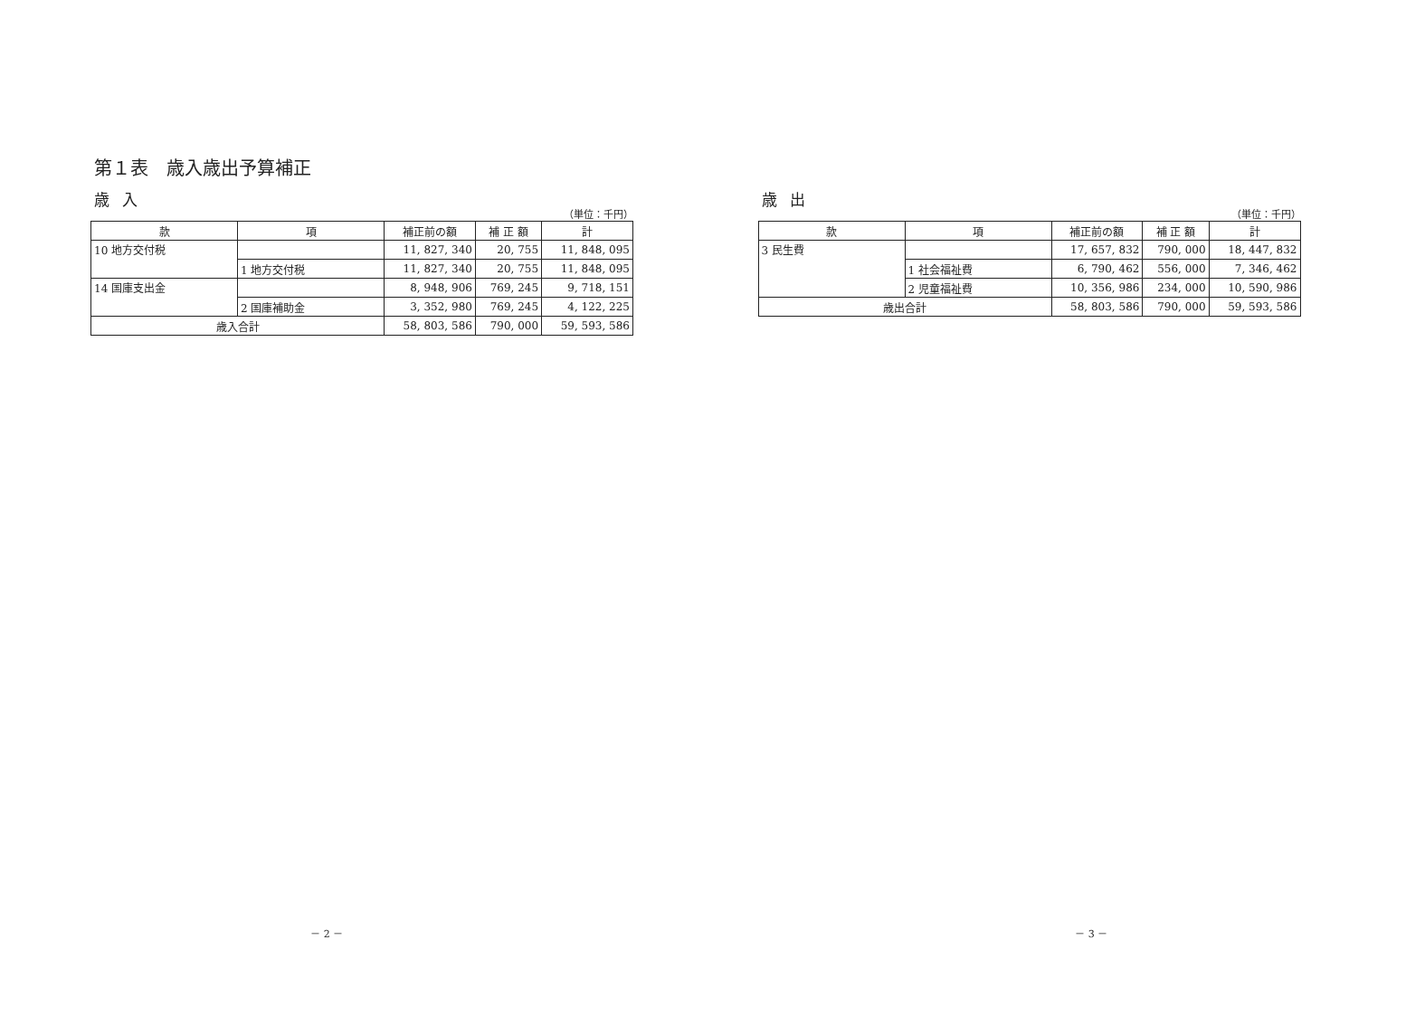第１表　歳入歳出予算補正
歳入
（単位：千円）
| 款 | 項 | 補正前の額 | 補 正 額 | 計 |
| --- | --- | --- | --- | --- |
| 10 地方交付税 | | 11, 827, 340 | 20, 755 | 11, 848, 095 |
| | 1 地方交付税 | 11, 827, 340 | 20, 755 | 11, 848, 095 |
| 14 国庫支出金 | | 8, 948, 906 | 769, 245 | 9, 718, 151 |
| | 2 国庫補助金 | 3, 352, 980 | 769, 245 | 4, 122, 225 |
| 歳入合計 | | 58, 803, 586 | 790, 000 | 59, 593, 586 |
－ 2 －
歳出
（単位：千円）
| 款 | 項 | 補正前の額 | 補 正 額 | 計 |
| --- | --- | --- | --- | --- |
| 3 民生費 | | 17, 657, 832 | 790, 000 | 18, 447, 832 |
| | 1 社会福祉費 | 6, 790, 462 | 556, 000 | 7, 346, 462 |
| | 2 児童福祉費 | 10, 356, 986 | 234, 000 | 10, 590, 986 |
| 歳出合計 | | 58, 803, 586 | 790, 000 | 59, 593, 586 |
－ 3 －